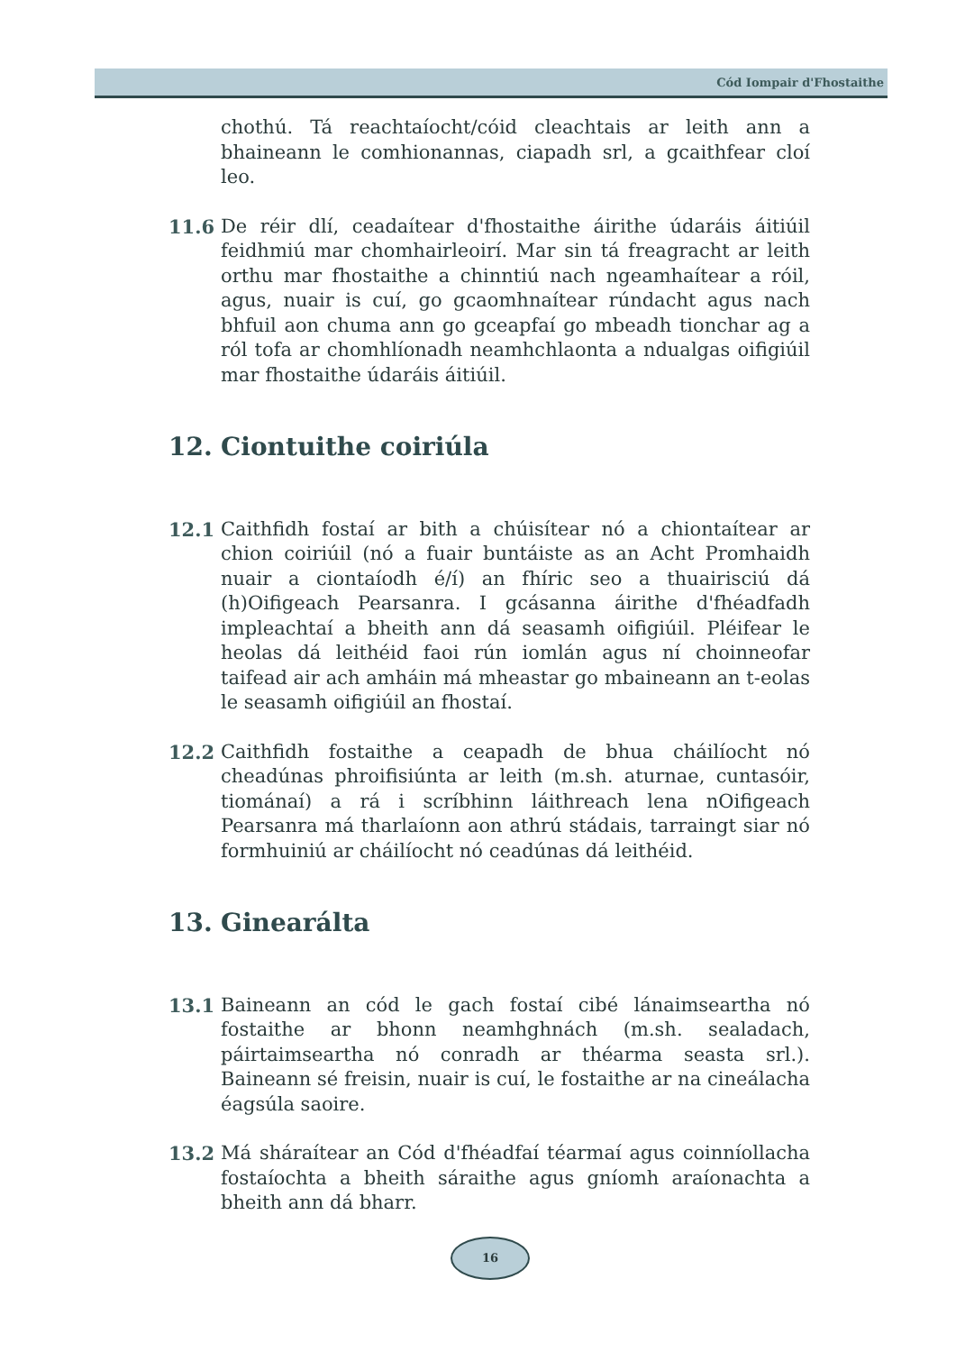Cód Iompair d'Fhostaithe
chothú. Tá reachtaíocht/cóid cleachtais ar leith ann a bhaineann le comhionannas, ciapadh srl, a gcaithfear cloí leo.
11.6 De réir dlí, ceadaítear d'fhostaithe áirithe údaráis áitiúil feidhmiú mar chomhairleoirí. Mar sin tá freagracht ar leith orthu mar fhostaithe a chinntiú nach ngeamhaítear a róil, agus, nuair is cuí, go gcaomhnaítear rúndacht agus nach bhfuil aon chuma ann go gceapfaí go mbeadh tionchar ag a ról tofa ar chomhlíonadh neamhchlaonta a ndualgas oifigiúil mar fhostaithe údaráis áitiúil.
12. Ciontuithe coiriúla
12.1 Caithfidh fostaí ar bith a chúisítear nó a chiontaítear ar chion coiriúil (nó a fuair buntáiste as an Acht Promhaidh nuair a ciontaíodh é/í) an fhíric seo a thuairisciú dá (h)Oifigeach Pearsanra. I gcásanna áirithe d'fhéadfadh impleachtaí a bheith ann dá seasamh oifigiúil. Pléifear le heolas dá leithéid faoi rún iomlán agus ní choinneofar taifead air ach amháin má mheastar go mbaineann an t-eolas le seasamh oifigiúil an fhostaí.
12.2 Caithfidh fostaithe a ceapadh de bhua cháilíocht nó cheadúnas phroifisiúnta ar leith (m.sh. aturnae, cuntasóir, tiománaí) a rá i scríbhinn láithreach lena nOifigeach Pearsanra má tharlaíonn aon athrú stádais, tarraingt siar nó formhuiniú ar cháilíocht nó ceadúnas dá leithéid.
13. Ginearálta
13.1 Baineann an cód le gach fostaí cibé lánaimseartha nó fostaithe ar bhonn neamhghnách (m.sh. sealadach, páirtaimseartha nó conradh ar théarma seasta srl.). Baineann sé freisin, nuair is cuí, le fostaithe ar na cineálacha éagsúla saoire.
13.2 Má sháraítear an Cód d'fhéadfaí téarmaí agus coinníollacha fostaíochta a bheith sáraithe agus gníomh araíonachta a bheith ann dá bharr.
16